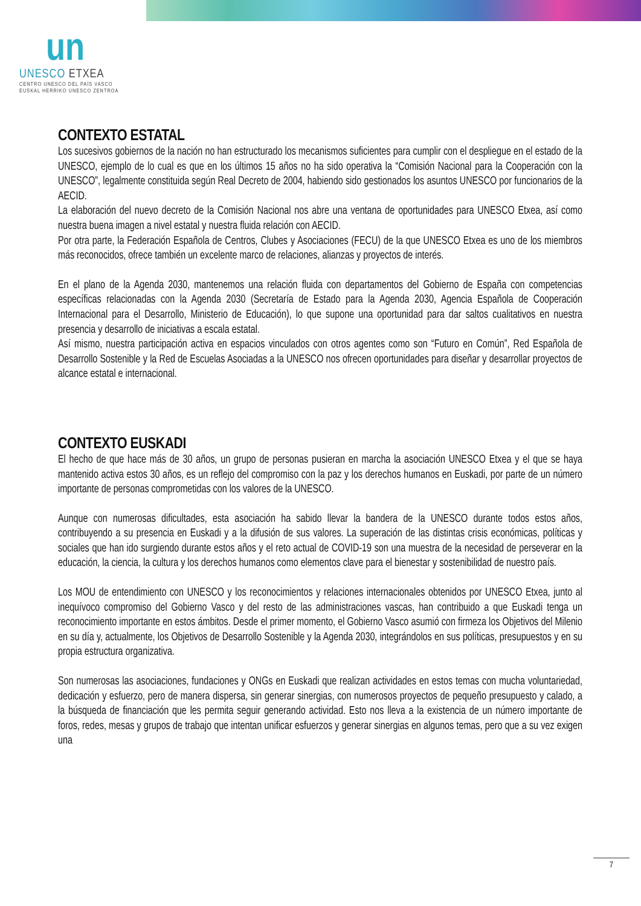un
UNESCO ETXEA
CENTRO UNESCO DEL PAÍS VASCO
EUSKAL HERRIKO UNESCO ZENTROA
CONTEXTO ESTATAL
Los sucesivos gobiernos de la nación no han estructurado los mecanismos suficientes para cumplir con el despliegue en el estado de la UNESCO, ejemplo de lo cual es que en los últimos 15 años no ha sido operativa la “Comisión Nacional para la Cooperación con la UNESCO”, legalmente constituida según Real Decreto de 2004, habiendo sido gestionados los asuntos UNESCO por funcionarios de la AECID.
La elaboración del nuevo decreto de la Comisión Nacional nos abre una ventana de oportunidades para UNESCO Etxea, así como nuestra buena imagen a nivel estatal y nuestra fluida relación con AECID.
Por otra parte, la Federación Española de Centros, Clubes y Asociaciones (FECU) de la que UNESCO Etxea es uno de los miembros más reconocidos, ofrece también un excelente marco de relaciones, alianzas y proyectos de interés.
En el plano de la Agenda 2030, mantenemos una relación fluida con departamentos del Gobierno de España con competencias específicas relacionadas con la Agenda 2030 (Secretaría de Estado para la Agenda 2030, Agencia Española de Cooperación Internacional para el Desarrollo, Ministerio de Educación), lo que supone una oportunidad para dar saltos cualitativos en nuestra presencia y desarrollo de iniciativas a escala estatal.
Así mismo, nuestra participación activa en espacios vinculados con otros agentes como son “Futuro en Común”, Red Española de Desarrollo Sostenible y la Red de Escuelas Asociadas a la UNESCO nos ofrecen oportunidades para diseñar y desarrollar proyectos de alcance estatal e internacional.
CONTEXTO EUSKADI
El hecho de que hace más de 30 años, un grupo de personas pusieran en marcha la asociación UNESCO Etxea y el que se haya mantenido activa estos 30 años, es un reflejo del compromiso con la paz y los derechos humanos en Euskadi, por parte de un número importante de personas comprometidas con los valores de la UNESCO.
Aunque con numerosas dificultades, esta asociación ha sabido llevar la bandera de la UNESCO durante todos estos años, contribuyendo a su presencia en Euskadi y a la difusión de sus valores. La superación de las distintas crisis económicas, políticas y sociales que han ido surgiendo durante estos años y el reto actual de COVID-19 son una muestra de la necesidad de perseverar en la educación, la ciencia, la cultura y los derechos humanos como elementos clave para el bienestar y sostenibilidad de nuestro país.
Los MOU de entendimiento con UNESCO y los reconocimientos y relaciones internacionales obtenidos por UNESCO Etxea, junto al inequívoco compromiso del Gobierno Vasco y del resto de las administraciones vascas, han contribuido a que Euskadi tenga un reconocimiento importante en estos ámbitos. Desde el primer momento, el Gobierno Vasco asumió con firmeza los Objetivos del Milenio en su día y, actualmente, los Objetivos de Desarrollo Sostenible y la Agenda 2030, integrándolos en sus políticas, presupuestos y en su propia estructura organizativa.
Son numerosas las asociaciones, fundaciones y ONGs en Euskadi que realizan actividades en estos temas con mucha voluntariedad, dedicación y esfuerzo, pero de manera dispersa, sin generar sinergias, con numerosos proyectos de pequeño presupuesto y calado, a la búsqueda de financiación que les permita seguir generando actividad. Esto nos lleva a la existencia de un número importante de foros, redes, mesas y grupos de trabajo que intentan unificar esfuerzos y generar sinergias en algunos temas, pero que a su vez exigen una
7